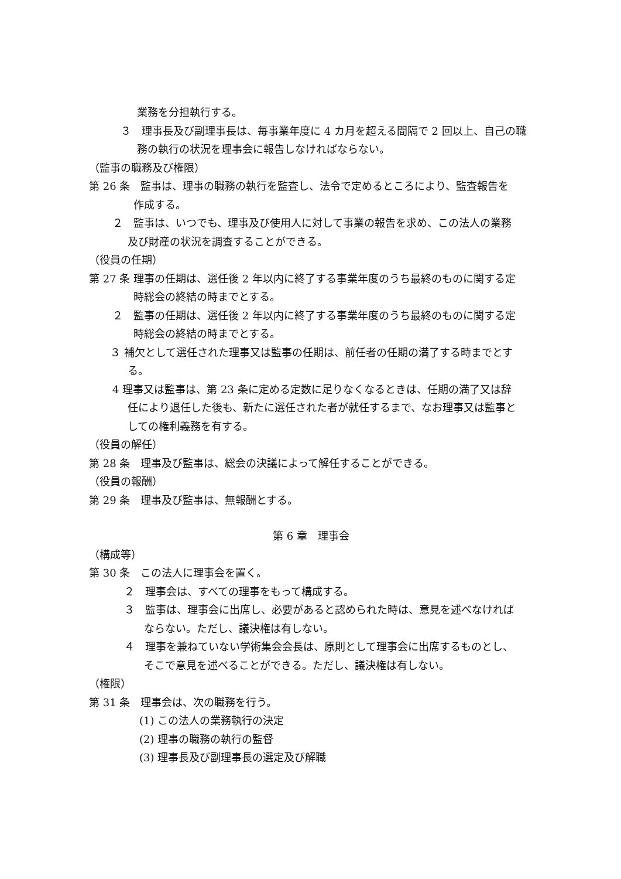業務を分担執行する。
３　理事長及び副理事長は、毎事業年度に 4 カ月を超える間隔で 2 回以上、自己の職
務の執行の状況を理事会に報告しなければならない。
（監事の職務及び権限）
第 26 条　監事は、理事の職務の執行を監査し、法令で定めるところにより、監査報告を
作成する。
２　監事は、いつでも、理事及び使用人に対して事業の報告を求め、この法人の業務
及び財産の状況を調査することができる。
（役員の任期）
第 27 条 理事の任期は、選任後 2 年以内に終了する事業年度のうち最終のものに関する定
時総会の終結の時までとする。
２　監事の任期は、選任後 2 年以内に終了する事業年度のうち最終のものに関する定
時総会の終結の時までとする。
３ 補欠として選任された理事又は監事の任期は、前任者の任期の満了する時までとす
る。
4 理事又は監事は、第 23 条に定める定数に足りなくなるときは、任期の満了又は辞
任により退任した後も、新たに選任された者が就任するまで、なお理事又は監事と
しての権利義務を有する。
（役員の解任）
第 28 条　理事及び監事は、総会の決議によって解任することができる。
（役員の報酬）
第 29 条　理事及び監事は、無報酬とする。
第 6 章　理事会
（構成等）
第 30 条　この法人に理事会を置く。
２　理事会は、すべての理事をもって構成する。
３　監事は、理事会に出席し、必要があると認められた時は、意見を述べなければ
ならない。ただし、議決権は有しない。
４　理事を兼ねていない学術集会会長は、原則として理事会に出席するものとし、
そこで意見を述べることができる。ただし、議決権は有しない。
（権限）
第 31 条　理事会は、次の職務を行う。
(1) この法人の業務執行の決定
(2) 理事の職務の執行の監督
(3) 理事長及び副理事長の選定及び解職